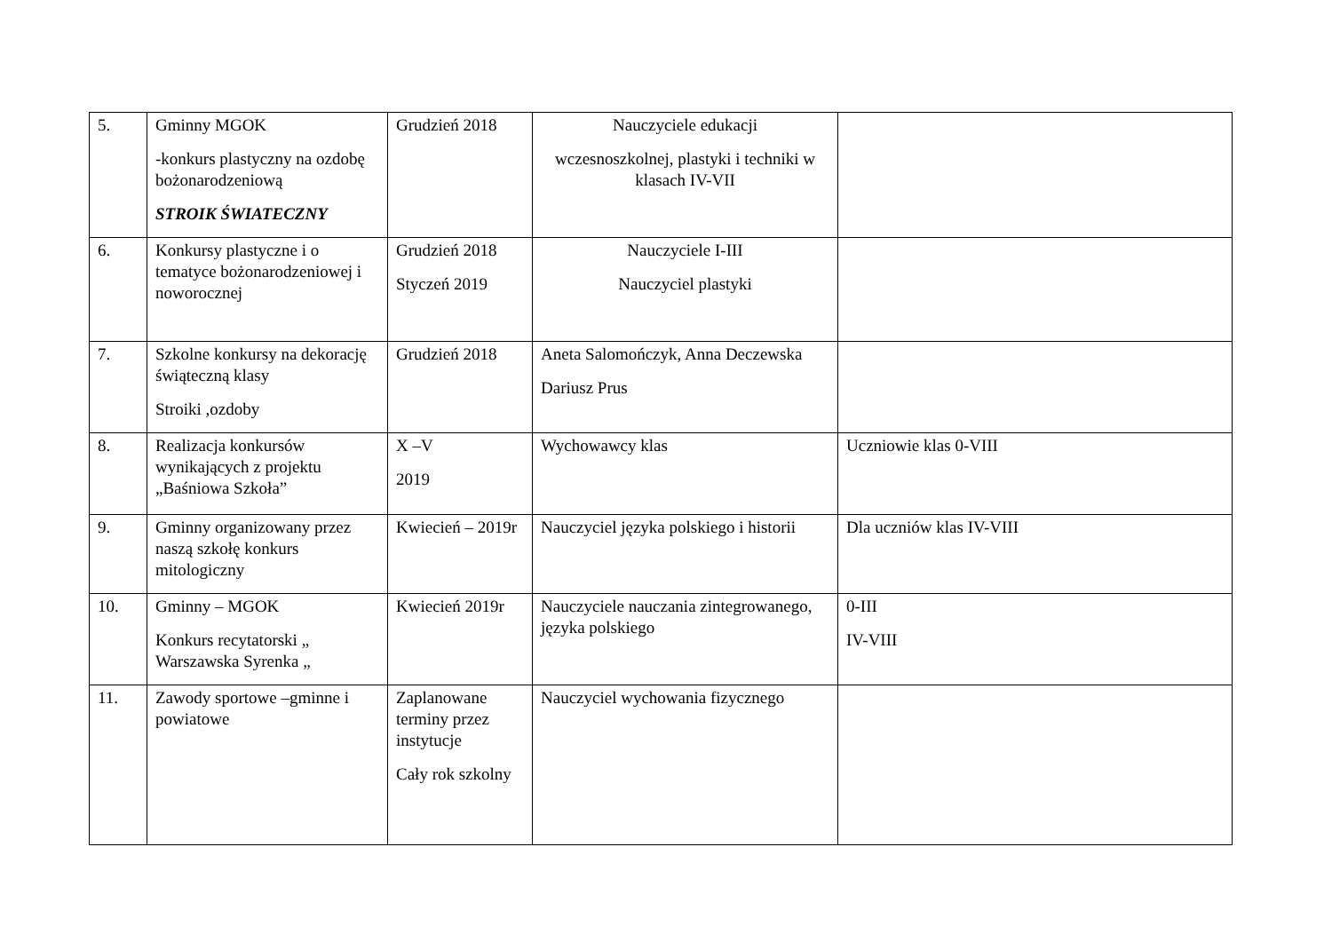| 5. | Gminny MGOK -konkurs plastyczny na ozdobę bożonarodzeniową STROIK ŚWIATECZNY | Grudzień 2018 | Nauczyciele edukacji wczesnoszkolnej, plastyki i techniki w klasach IV-VII | |
| 6. | Konkursy plastyczne i o tematyce bożonarodzeniowej i noworocznej | Grudzień 2018 Styczeń 2019 | Nauczyciele I-III Nauczyciel plastyki | |
| 7. | Szkolne konkursy na dekorację świąteczną klasy Stroiki ,ozdoby | Grudzień 2018 | Aneta Salomończyk, Anna Deczewska Dariusz Prus | |
| 8. | Realizacja konkursów wynikających z projektu „Baśniowa Szkoła” | X –V 2019 | Wychowawcy klas | Uczniowie klas 0-VIII |
| 9. | Gminny organizowany przez naszą szkołę konkurs mitologiczny | Kwiecień – 2019r | Nauczyciel języka polskiego i historii | Dla uczniów klas IV-VIII |
| 10. | Gminny – MGOK Konkurs recytatorski „ Warszawska Syrenka „ | Kwiecień 2019r | Nauczyciele nauczania zintegrowanego, języka polskiego | 0-III IV-VIII |
| 11. | Zawody sportowe –gminne i powiatowe | Zaplanowane terminy przez instytucje Cały rok szkolny | Nauczyciel wychowania fizycznego | |